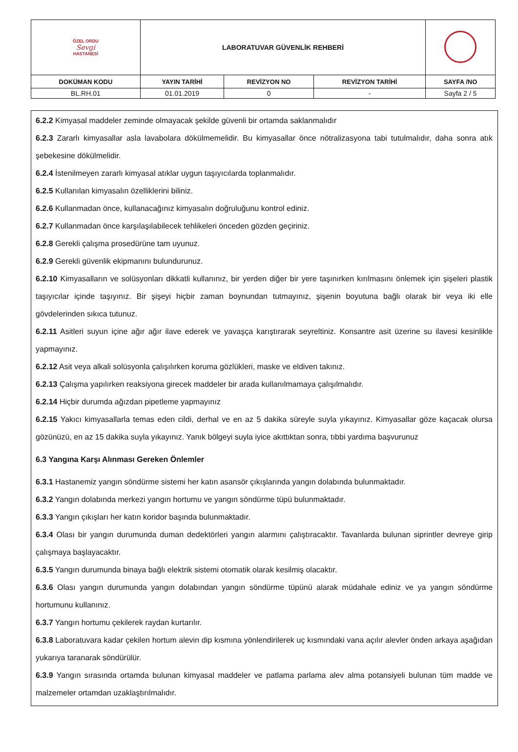| ÖZEL ORDU Sevgi HASTANESİ | LABORATUVAR GÜVENLİK REHBERİ | | | |
| DOKÜMAN KODU | YAYIN TARİHİ | REVİZYON NO | REVİZYON TARİHİ | SAYFA /NO |
| BL.RH.01 | 01.01.2019 | 0 | - | Sayfa 2 / 5 |
6.2.2 Kimyasal maddeler zeminde olmayacak şekilde güvenli bir ortamda saklanmalıdır
6.2.3 Zararlı kimyasallar asla lavabolara dökülmemelidir. Bu kimyasallar önce nötralizasyona tabi tutulmalıdır, daha sonra atık şebekesine dökülmelidir.
6.2.4 İstenilmeyen zararlı kimyasal atıklar uygun taşıyıcılarda toplanmalıdır.
6.2.5 Kullanılan kimyasalın özelliklerini biliniz.
6.2.6 Kullanmadan önce, kullanacağınız kimyasalın doğruluğunu kontrol ediniz.
6.2.7 Kullanmadan önce karşılaşılabilecek tehlikeleri önceden gözden geçiriniz.
6.2.8 Gerekli çalışma prosedürüne tam uyunuz.
6.2.9 Gerekli güvenlik ekipmanını bulundurunuz.
6.2.10 Kimyasalların ve solüsyonları dikkatli kullanınız, bir yerden diğer bir yere taşınırken kırılmasını önlemek için şişeleri plastik taşıyıcılar içinde taşıyınız. Bir şişeyi hiçbir zaman boynundan tutmayınız, şişenin boyutuna bağlı olarak bir veya iki elle gövdelerinden sıkıca tutunuz.
6.2.11 Asitleri suyun içine ağır ağır ilave ederek ve yavaşça karıştırarak seyreltiniz. Konsantre asit üzerine su ilavesi kesinlikle yapmayınız.
6.2.12 Asit veya alkali solüsyonla çalışılırken koruma gözlükleri, maske ve eldiven takınız.
6.2.13 Çalışma yapılırken reaksiyona girecek maddeler bir arada kullanılmamaya çalışılmalıdır.
6.2.14 Hiçbir durumda ağızdan pipetleme yapmayınız
6.2.15 Yakıcı kimyasallarla temas eden cildi, derhal ve en az 5 dakika süreyle suyla yıkayınız. Kimyasallar göze kaçacak olursa gözünüzü, en az 15 dakika suyla yıkayınız. Yanık bölgeyi suyla iyice akıttıktan sonra, tıbbi yardıma başvurunuz
6.3 Yangına Karşı Alınması Gereken Önlemler
6.3.1 Hastanemiz yangın söndürme sistemi her katın asansör çıkışlarında yangın dolabında bulunmaktadır.
6.3.2 Yangın dolabında merkezi yangın hortumu ve yangın söndürme tüpü bulunmaktadır.
6.3.3 Yangın çıkışları her katın koridor başında bulunmaktadır.
6.3.4 Olası bir yangın durumunda duman dedektörleri yangın alarmını çalıştıracaktır. Tavanlarda bulunan siprintler devreye girip çalışmaya başlayacaktır.
6.3.5 Yangın durumunda binaya bağlı elektrik sistemi otomatik olarak kesilmiş olacaktır.
6.3.6 Olası yangın durumunda yangın dolabından yangın söndürme tüpünü alarak müdahale ediniz ve ya yangın söndürme hortumunu kullanınız.
6.3.7 Yangın hortumu çekilerek raydan kurtarılır.
6.3.8 Laboratuvara kadar çekilen hortum alevin dip kısmına yönlendirilerek uç kısmındaki vana açılır alevler önden arkaya aşağıdan yukarıya taranarak söndürülür.
6.3.9 Yangın sırasında ortamda bulunan kimyasal maddeler ve patlama parlama alev alma potansiyeli bulunan tüm madde ve malzemeler ortamdan uzaklaştırılmalıdır.